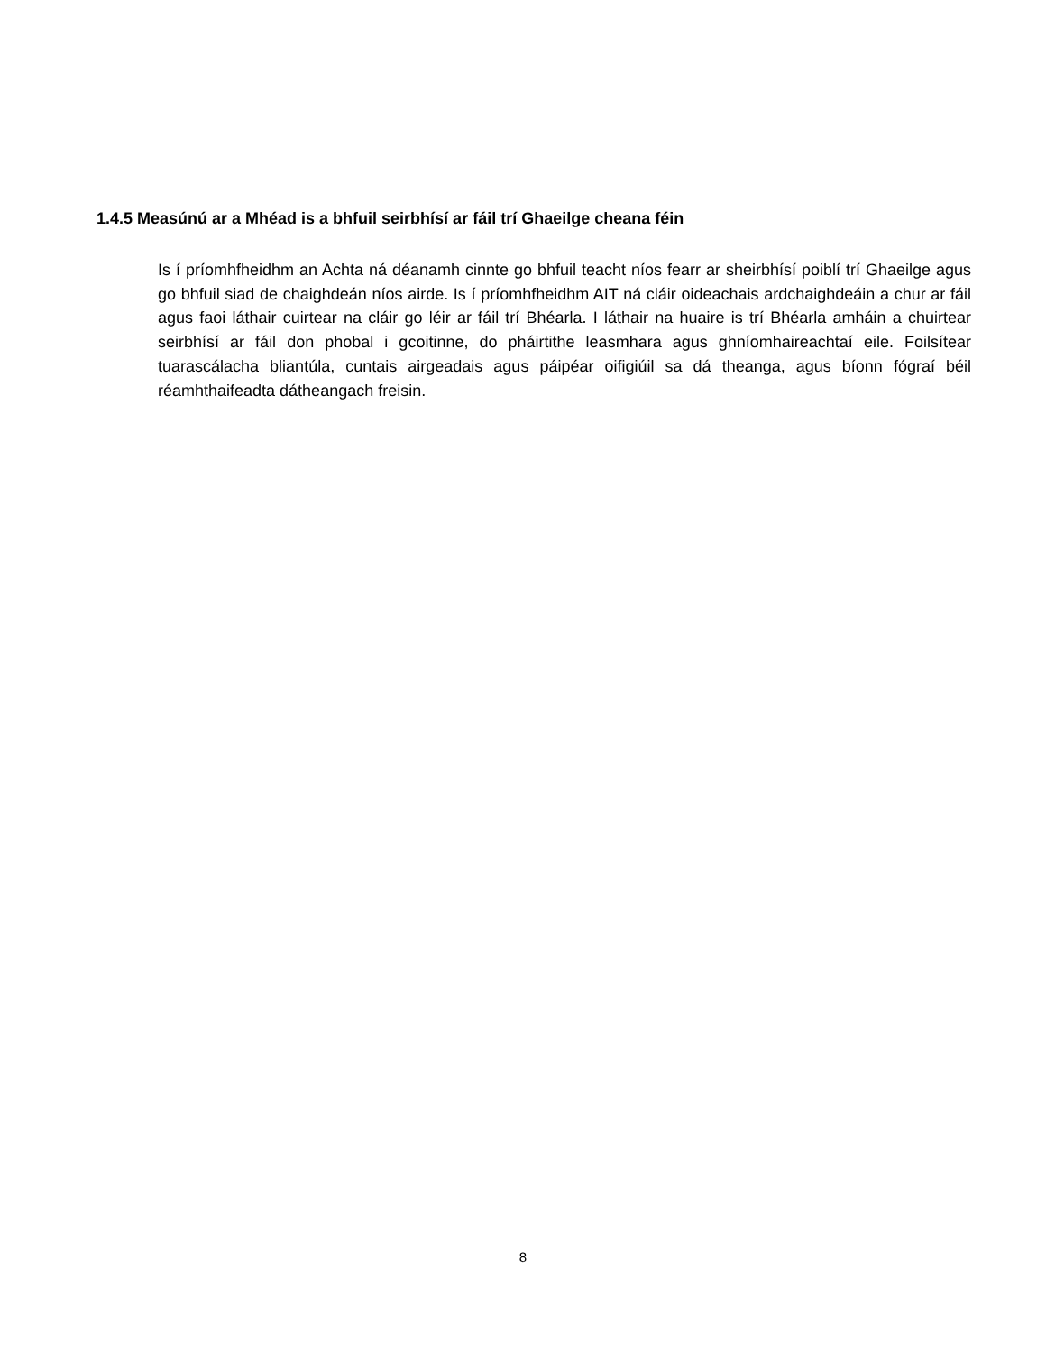1.4.5 Measúnú ar a Mhéad is a bhfuil seirbhísí ar fáil trí Ghaeilge cheana féin
Is í príomhfheidhm an Achta ná déanamh cinnte go bhfuil teacht níos fearr ar sheirbhísí poiblí trí Ghaeilge agus go bhfuil siad de chaighdeán níos airde. Is í príomhfheidhm AIT ná cláir oideachais ardchaighdeáin a chur ar fáil agus faoi láthair cuirtear na cláir go léir ar fáil trí Bhéarla. I láthair na huaire is trí Bhéarla amháin a chuirtear seirbhísí ar fáil don phobal i gcoitinne, do pháirtithe leasmhara agus ghníomhaireachtaí eile. Foilsítear tuarascálacha bliantúla, cuntais airgeadais agus páipéar oifigiúil sa dá theanga, agus bíonn fógraí béil réamhthaifeadta dátheangach freisin.
8